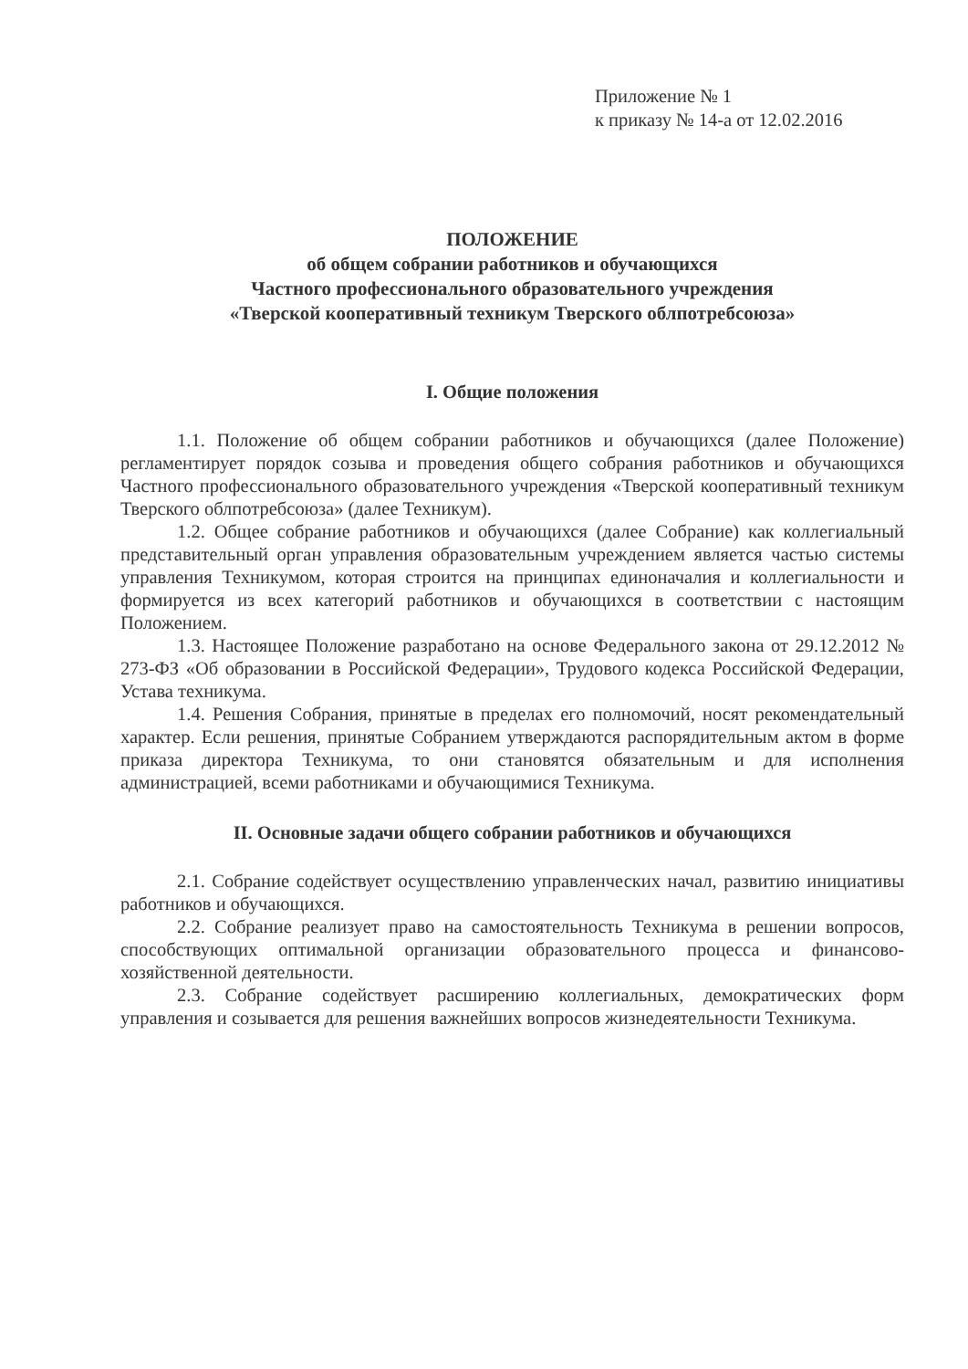Приложение № 1
к приказу № 14-а от 12.02.2016
ПОЛОЖЕНИЕ
об общем собрании работников и обучающихся
Частного профессионального образовательного учреждения
«Тверской кооперативный техникум Тверского облпотребсоюза»
I. Общие положения
1.1. Положение об общем собрании работников и обучающихся (далее Положение) регламентирует порядок созыва и проведения общего собрания работников и обучающихся Частного профессионального образовательного учреждения «Тверской кооперативный техникум Тверского облпотребсоюза» (далее Техникум).
1.2. Общее собрание работников и обучающихся (далее Собрание) как коллегиальный представительный орган управления образовательным учреждением является частью системы управления Техникумом, которая строится на принципах единоначалия и коллегиальности и формируется из всех категорий работников и обучающихся в соответствии с настоящим Положением.
1.3. Настоящее Положение разработано на основе Федерального закона от 29.12.2012 № 273-ФЗ «Об образовании в Российской Федерации», Трудового кодекса Российской Федерации, Устава техникума.
1.4. Решения Собрания, принятые в пределах его полномочий, носят рекомендательный характер. Если решения, принятые Собранием утверждаются распорядительным актом в форме приказа директора Техникума, то они становятся обязательным и для исполнения администрацией, всеми работниками и обучающимися Техникума.
II. Основные задачи общего собрании работников и обучающихся
2.1. Собрание содействует осуществлению управленческих начал, развитию инициативы работников и обучающихся.
2.2. Собрание реализует право на самостоятельность Техникума в решении вопросов, способствующих оптимальной организации образовательного процесса и финансово-хозяйственной деятельности.
2.3. Собрание содействует расширению коллегиальных, демократических форм управления и созывается для решения важнейших вопросов жизнедеятельности Техникума.